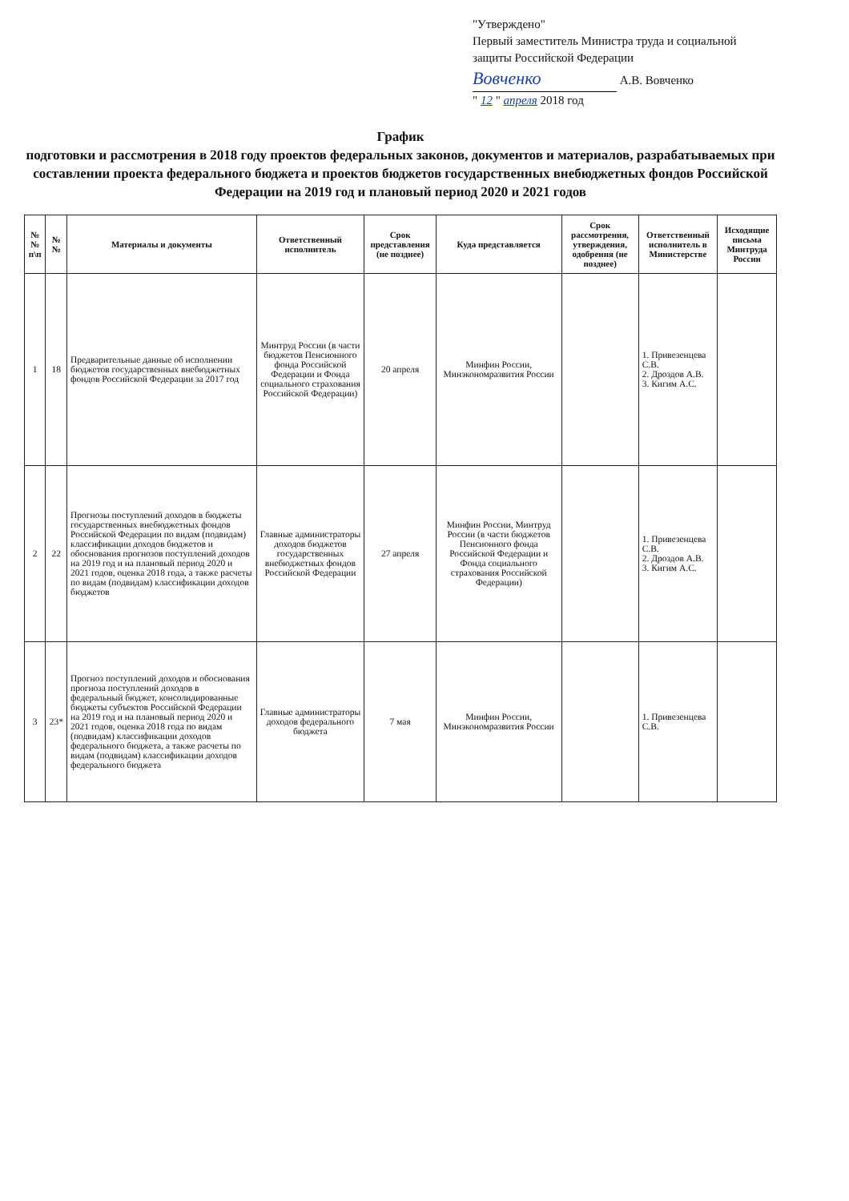"Утверждено"
Первый заместитель Министра труда и социальной защиты Российской Федерации
Вовченко А.В. Вовченко
" 12 " апреля 2018 год
График
подготовки и рассмотрения в 2018 году проектов федеральных законов, документов и материалов, разрабатываемых при составлении проекта федерального бюджета и проектов бюджетов государственных внебюджетных фондов Российской Федерации на 2019 год и плановый период 2020 и 2021 годов
| №№ п\п | №№ | Материалы и документы | Ответственный исполнитель | Срок представления (не позднее) | Куда представляется | Срок рассмотрения, утверждения, одобрения (не позднее) | Ответственный исполнитель в Министерстве | Исходящие письма Минтруда России |
| --- | --- | --- | --- | --- | --- | --- | --- | --- |
| 1 | 18 | Предварительные данные об исполнении бюджетов государственных внебюджетных фондов Российской Федерации за 2017 год | Минтруд России (в части бюджетов Пенсионного фонда Российской Федерации и Фонда социального страхования Российской Федерации) | 20 апреля | Минфин России, Минэкономразвития России | | 1. Привезенцева С.В. 2. Дроздов А.В. 3. Кигим А.С. | |
| 2 | 22 | Прогнозы поступлений доходов в бюджеты государственных внебюджетных фондов Российской Федерации по видам (подвидам) классификации доходов бюджетов и обоснования прогнозов поступлений доходов на 2019 год и на плановый период 2020 и 2021 годов, оценка 2018 года, а также расчеты по видам (подвидам) классификации доходов бюджетов | Главные администраторы доходов бюджетов государственных внебюджетных фондов Российской Федерации | 27 апреля | Минфин России, Минтруд России (в части бюджетов Пенсионного фонда Российской Федерации и Фонда социального страхования Российской Федерации) | | 1. Привезенцева С.В. 2. Дроздов А.В. 3. Кигим А.С. | |
| 3 | 23* | Прогноз поступлений доходов и обоснования прогноза поступлений доходов в федеральный бюджет, консолидированные бюджеты субъектов Российской Федерации на 2019 год и на плановый период 2020 и 2021 годов, оценка 2018 года по видам (подвидам) классификации доходов федерального бюджета, а также расчеты по видам (подвидам) классификации доходов федерального бюджета | Главные администраторы доходов федерального бюджета | 7 мая | Минфин России, Минэкономразвития России | | 1. Привезенцева С.В. | |